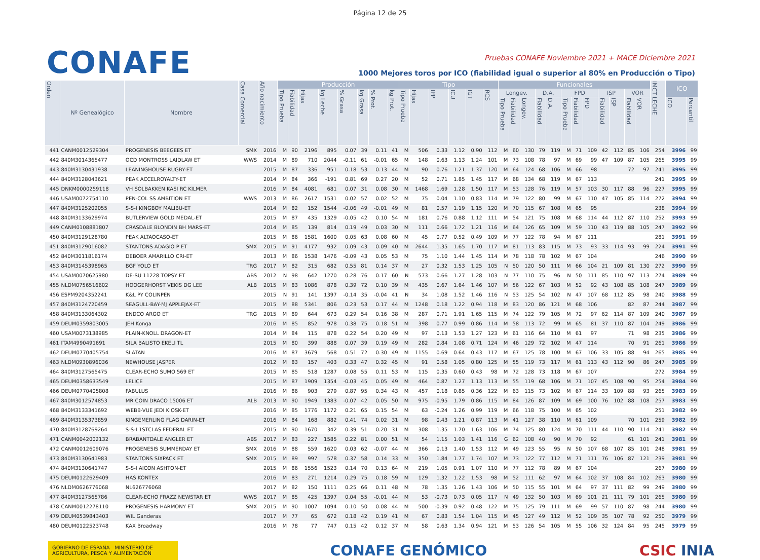Página 12 de 25
CONAFE
Pruebas CONAFE Noviembre 2021 + MACE Diciembre 2021
1000 Mejores toros por ICO (fiabilidad igual o superior al 80% en Producción o Tipo)
| Orden | Nº Genealógico | Nombre | Casa Comercial | Año nacimiento | Producción | | | | | | | | Tipo | | | | | | Funcionales | | | | | | | | | | | | IMCT LECHE | ICO | |
| --- | --- | --- | --- | --- | --- | --- | --- | --- | --- | --- | --- | --- | --- | --- | --- | --- | --- | --- | --- | --- | --- | --- | --- | --- | --- | --- | --- | --- | --- | --- | --- | --- | --- |
| | | | | | Tipo Prueba | Fiabilidad | Hijas | kg Leche | % Grasa | kg Grasa | % Prot. | kg Prot. | Tipo Prueba | Hijas | IPP | ICU | IGT | RCS | Longev. | | | D.A. | | FPD | | | ISP | | VOR | | | | |
| | | | | | | | | | | | | | | | | | | | Tipo Prueba | Fiabilidad | Longev. | Fiabilidad | D.A. | Tipo Prueba | Fiabilidad | FPD | Fiabilidad | ISP | Fiabilidad | VOR | | ICO | Percentil |
| 441 | CANM0012529304 | PROGENESIS BEEGEES ET | SMX | 2016 | M | 90 | 2196 | 895 | 0.07 | 39 | 0.11 | 41 | M | 506 | 0.33 | 1.12 | 0.90 | 112 | M | 60 | 130 | 79 | 119 | M | 71 | 109 | 42 | 112 | 85 | 106 | 254 | 3996 | 99 |
| 442 | 840M3014365477 | OCD MONTROSS LAIDLAW ET | WWS | 2014 | M | 89 | 710 | 2044 | -0.11 | 61 | -0.01 | 65 | M | 148 | 0.63 | 1.13 | 1.24 | 101 | M | 73 | 108 | 78 | 97 | M | 69 | 99 | 47 | 109 | 87 | 105 | 265 | 3995 | 99 |
| 443 | 840M3130431938 | LEANINGHOUSE RUGBY-ET | | 2015 | M | 87 | 336 | 951 | 0.18 | 53 | 0.13 | 44 | M | 90 | 0.76 | 1.21 | 1.37 | 120 | M | 64 | 124 | 68 | 106 | M | 66 | 98 | | | 72 | 97 | 241 | 3995 | 99 |
| 444 | 840M3128043621 | PEAK ACCELROYALTY-ET | | 2014 | M | 84 | 366 | -191 | 0.81 | 69 | 0.27 | 20 | M | 52 | 0.71 | 1.85 | 1.45 | 117 | M | 68 | 134 | 68 | 119 | M | 67 | 113 | | | | | 241 | 3995 | 99 |
| 445 | DNKM0000259118 | VH SOLBAKKEN KASI RC KILMER | | 2016 | M | 84 | 4081 | 681 | 0.07 | 31 | 0.08 | 30 | M | 1468 | 1.69 | 1.28 | 1.50 | 117 | M | 53 | 128 | 76 | 119 | M | 57 | 103 | 30 | 117 | 88 | 96 | 227 | 3995 | 99 |
| 446 | USAM0072754110 | PEN-COL SS AMBITION ET | WWS | 2013 | M | 86 | 2617 | 1531 | 0.02 | 57 | 0.02 | 52 | M | 75 | 0.04 | 1.10 | 0.83 | 114 | M | 79 | 122 | 80 | 99 | M | 67 | 110 | 47 | 105 | 85 | 114 | 272 | 3994 | 99 |
| 447 | 840M3125202055 | S-S-I KINGBOY MALIBU-ET | | 2014 | M | 82 | 152 | 1544 | -0.06 | 49 | -0.01 | 49 | M | 81 | 0.57 | 1.19 | 1.15 | 120 | M | 70 | 115 | 67 | 108 | M | 65 | 95 | | | | | 238 | 3994 | 99 |
| 448 | 840M3133629974 | BUTLERVIEW GOLD MEDAL-ET | | 2015 | M | 87 | 435 | 1329 | -0.05 | 42 | 0.10 | 54 | M | 181 | 0.76 | 0.88 | 1.12 | 111 | M | 54 | 121 | 75 | 108 | M | 68 | 114 | 44 | 112 | 87 | 110 | 252 | 3993 | 99 |
| 449 | CANM0108881807 | CRASDALE BLONDIN BH MARS-ET | | 2014 | M | 85 | 139 | 814 | 0.19 | 49 | 0.03 | 30 | M | 111 | 0.66 | 1.72 | 1.21 | 116 | M | 64 | 126 | 65 | 109 | M | 59 | 110 | 43 | 119 | 88 | 105 | 247 | 3992 | 99 |
| 450 | 840M3129128780 | PEAK ALTAOCASO-ET | | 2015 | M | 86 | 1581 | 1600 | 0.05 | 63 | 0.08 | 60 | M | 45 | 0.77 | 0.52 | 0.49 | 109 | M | 77 | 122 | 78 | 94 | M | 67 | 111 | | | | | 281 | 3991 | 99 |
| 451 | 840M3129016082 | STANTONS ADAGIO P ET | SMX | 2015 | M | 91 | 4177 | 932 | 0.09 | 43 | 0.09 | 40 | M | 2644 | 1.35 | 1.65 | 1.70 | 117 | M | 81 | 113 | 83 | 115 | M | 73 | 93 | 33 | 114 | 93 | 99 | 224 | 3991 | 99 |
| 452 | 840M3011816174 | DEBOER AMARILLO CRI-ET | | 2013 | M | 86 | 1538 | 1476 | -0.09 | 43 | 0.05 | 53 | M | 75 | 1.10 | 1.44 | 1.45 | 114 | M | 78 | 118 | 78 | 102 | M | 67 | 104 | | | | | 246 | 3990 | 99 |
| 453 | 840M3145398965 | BGF YOLO ET | TRG | 2017 | M | 82 | 315 | 682 | 0.55 | 81 | 0.14 | 37 | M | 27 | 0.32 | 1.53 | 1.25 | 105 | N | 50 | 120 | 50 | 111 | M | 66 | 104 | 21 | 109 | 81 | 130 | 272 | 3990 | 99 |
| 454 | USAM0070625980 | DE-SU 11228 TOPSY ET | ABS | 2012 | N | 98 | 642 | 1270 | 0.28 | 76 | 0.17 | 60 | N | 573 | 0.66 | 1.27 | 1.28 | 103 | N | 77 | 110 | 75 | 96 | N | 50 | 111 | 85 | 110 | 97 | 113 | 274 | 3989 | 99 |
| 455 | NLDM0756516602 | HOOGERHORST VEKIS DG LEE | ALB | 2015 | M | 83 | 1086 | 878 | 0.39 | 72 | 0.10 | 39 | M | 435 | 0.67 | 1.64 | 1.46 | 107 | M | 56 | 122 | 67 | 103 | M | 52 | 92 | 43 | 108 | 85 | 108 | 247 | 3989 | 99 |
| 456 | ESPM9204352241 | K&L PY COLINPEN | | 2015 | N | 91 | 141 | 1397 | -0.14 | 35 | -0.04 | 41 | N | 34 | 1.08 | 1.52 | 1.46 | 116 | N | 53 | 125 | 54 | 102 | N | 47 | 107 | 68 | 112 | 85 | 98 | 240 | 3988 | 99 |
| 457 | 840M3124720459 | SEAGULL-BAY-MJ APPLEJAX-ET | | 2015 | M | 88 | 5341 | 806 | 0.23 | 53 | 0.17 | 44 | M | 1248 | 0.18 | 1.22 | 0.94 | 118 | M | 83 | 120 | 86 | 121 | M | 68 | 106 | | | 82 | 87 | 244 | 3987 | 99 |
| 458 | 840M3133064302 | ENDCO ARGO ET | TRG | 2015 | M | 89 | 644 | 673 | 0.29 | 54 | 0.16 | 38 | M | 287 | 0.71 | 1.91 | 1.65 | 115 | M | 74 | 122 | 79 | 105 | M | 72 | 97 | 62 | 114 | 87 | 109 | 240 | 3987 | 99 |
| 459 | DEUM0359803005 | JEH Konga | | 2016 | M | 85 | 852 | 978 | 0.38 | 75 | 0.18 | 51 | M | 398 | 0.77 | 0.99 | 0.86 | 114 | M | 58 | 113 | 72 | 99 | M | 65 | 81 | 37 | 110 | 87 | 104 | 249 | 3986 | 99 |
| 460 | USAM0073138985 | PLAIN-KNOLL DRAGON-ET | | 2014 | M | 84 | 115 | 878 | 0.22 | 54 | 0.20 | 49 | M | 97 | 0.13 | 1.53 | 1.27 | 123 | M | 61 | 116 | 64 | 110 | M | 61 | 97 | | | 71 | 98 | 235 | 3986 | 99 |
| 461 | ITAM4990491691 | SILA BALISTO EKELI TL | | 2015 | M | 80 | 399 | 888 | 0.07 | 39 | 0.19 | 49 | M | 282 | 0.84 | 1.08 | 0.71 | 124 | M | 46 | 129 | 72 | 102 | M | 47 | 114 | | | 70 | 91 | 261 | 3986 | 99 |
| 462 | DEUM0770405754 | SLATAN | | 2016 | M | 87 | 3679 | 568 | 0.51 | 72 | 0.30 | 49 | M | 1155 | 0.69 | 0.64 | 0.43 | 117 | M | 67 | 125 | 78 | 100 | M | 67 | 106 | 33 | 105 | 88 | 94 | 265 | 3985 | 99 |
| 463 | NLDM0930896036 | NEWHOUSE JASPER | | 2012 | M | 83 | 157 | 403 | 0.33 | 47 | 0.32 | 45 | M | 91 | 0.58 | 1.05 | 0.80 | 125 | M | 55 | 119 | 73 | 117 | M | 61 | 113 | 43 | 112 | 90 | 86 | 247 | 3985 | 99 |
| 464 | 840M3127565475 | CLEAR-ECHO SUMO 569 ET | | 2015 | M | 85 | 518 | 1287 | 0.08 | 55 | 0.11 | 53 | M | 115 | 0.35 | 0.60 | 0.43 | 98 | M | 72 | 128 | 73 | 118 | M | 67 | 107 | | | | | 272 | 3984 | 99 |
| 465 | DEUM0358633549 | LELICE | | 2015 | M | 87 | 1909 | 1354 | -0.03 | 45 | 0.05 | 49 | M | 464 | 0.87 | 1.27 | 1.13 | 113 | M | 55 | 119 | 68 | 106 | M | 71 | 107 | 45 | 108 | 90 | 95 | 254 | 3984 | 99 |
| 466 | DEUM0770405808 | FABULUS | | 2016 | M | 86 | 903 | 279 | 0.87 | 95 | 0.34 | 43 | M | 457 | 0.18 | 0.85 | 0.36 | 122 | M | 63 | 115 | 73 | 102 | M | 67 | 114 | 33 | 109 | 88 | 93 | 265 | 3983 | 99 |
| 467 | 840M3012574853 | MR COIN DRACO 15006 ET | ALB | 2013 | M | 90 | 1949 | 1383 | -0.07 | 42 | 0.05 | 50 | M | 975 | -0.95 | 1.79 | 0.86 | 115 | M | 84 | 126 | 87 | 109 | M | 69 | 100 | 76 | 102 | 88 | 108 | 257 | 3983 | 99 |
| 468 | 840M3133341692 | WEBB-VUE JEDI KIOSK-ET | | 2016 | M | 85 | 1776 | 1172 | 0.21 | 65 | 0.15 | 54 | M | 63 | -0.24 | 1.26 | 0.99 | 119 | M | 66 | 118 | 75 | 100 | M | 65 | 102 | | | | | 251 | 3982 | 99 |
| 469 | 840M3135373859 | KINGEMERLING FLAG DARIN-ET | | 2016 | M | 84 | 168 | 882 | 0.41 | 74 | 0.02 | 31 | M | 98 | 0.43 | 1.21 | 0.87 | 113 | M | 41 | 127 | 38 | 110 | M | 61 | 109 | | | 70 | 101 | 259 | 3982 | 99 |
| 470 | 840M3128769264 | S-S-I 1STCLAS FEDERAL ET | | 2015 | M | 90 | 1670 | 342 | 0.39 | 51 | 0.20 | 31 | M | 308 | 1.35 | 1.70 | 1.63 | 106 | M | 74 | 125 | 80 | 124 | M | 70 | 111 | 44 | 110 | 90 | 114 | 241 | 3982 | 99 |
| 471 | CANM0042002132 | BRABANTDALE ANGLER ET | ABS | 2017 | M | 83 | 227 | 1585 | 0.22 | 81 | 0.00 | 51 | M | 54 | 1.15 | 1.03 | 1.41 | 116 | G | 62 | 108 | 40 | 90 | M | 70 | 92 | | | 61 | 101 | 241 | 3981 | 99 |
| 472 | CANM0012609076 | PROGENESIS SUMMERDAY ET | SMX | 2016 | M | 88 | 559 | 1620 | 0.03 | 62 | -0.07 | 44 | M | 366 | 0.13 | 1.40 | 1.53 | 112 | M | 49 | 123 | 55 | 95 | N | 50 | 107 | 68 | 107 | 85 | 101 | 248 | 3981 | 99 |
| 473 | 840M3130641983 | STANTONS SIXPACK ET | SMX | 2015 | M | 89 | 997 | 578 | 0.37 | 58 | 0.14 | 33 | M | 350 | 1.84 | 1.77 | 1.74 | 107 | M | 73 | 122 | 77 | 112 | M | 71 | 111 | 76 | 106 | 87 | 121 | 239 | 3981 | 99 |
| 474 | 840M3130641747 | S-S-I AICON ASHTON-ET | | 2015 | M | 86 | 1556 | 1523 | 0.14 | 70 | 0.13 | 64 | M | 219 | 1.05 | 0.91 | 1.07 | 110 | M | 77 | 112 | 78 | 89 | M | 67 | 104 | | | | | 267 | 3980 | 99 |
| 475 | DEUM0122629409 | HAS KONTEX | | 2016 | M | 83 | 271 | 1214 | 0.29 | 75 | 0.18 | 59 | M | 129 | 1.32 | 1.22 | 1.53 | 98 | M | 52 | 111 | 62 | 97 | M | 64 | 102 | 37 | 108 | 84 | 102 | 263 | 3980 | 99 |
| 476 | NLDM0626776068 | NL626776068 | | 2017 | M | 82 | 150 | 1111 | 0.25 | 66 | 0.11 | 48 | M | 78 | 1.35 | 1.26 | 1.43 | 106 | M | 50 | 115 | 55 | 101 | M | 64 | 97 | 37 | 111 | 82 | 99 | 249 | 3980 | 99 |
| 477 | 840M3127565786 | CLEAR-ECHO FRAZZ NEWSTAR ET | WWS | 2017 | M | 85 | 425 | 1397 | 0.04 | 55 | -0.01 | 44 | M | 53 | -0.73 | 0.73 | 0.05 | 117 | N | 49 | 132 | 50 | 103 | M | 69 | 101 | 21 | 111 | 79 | 101 | 265 | 3980 | 99 |
| 478 | CANM0012278110 | PROGENESIS HARMONY ET | SMX | 2015 | M | 90 | 1007 | 1094 | 0.10 | 50 | 0.08 | 44 | M | 500 | -0.39 | 0.92 | 0.48 | 122 | M | 75 | 125 | 79 | 111 | M | 69 | 99 | 57 | 110 | 87 | 98 | 244 | 3980 | 99 |
| 479 | DEUM0539843403 | WIL Ganderas | | 2017 | M | 77 | 65 | 672 | 0.18 | 42 | 0.19 | 41 | M | 67 | 0.83 | 1.54 | 1.04 | 115 | M | 45 | 127 | 49 | 112 | M | 52 | 109 | 35 | 107 | 78 | 92 | 250 | 3979 | 99 |
| 480 | DEUM0122523748 | KAX Broadway | | 2016 | M | 78 | 77 | 747 | 0.15 | 42 | 0.12 | 37 | M | 58 | 0.63 | 1.34 | 0.94 | 121 | M | 53 | 126 | 54 | 105 | M | 55 | 106 | 32 | 124 | 84 | 95 | 245 | 3979 | 99 |
GOBIERNO DE ESPAÑA MINISTERIO DE AGRICULTURA, PESCA Y ALIMENTACIÓN
CONAFE GENÓMICO CSIC INIA